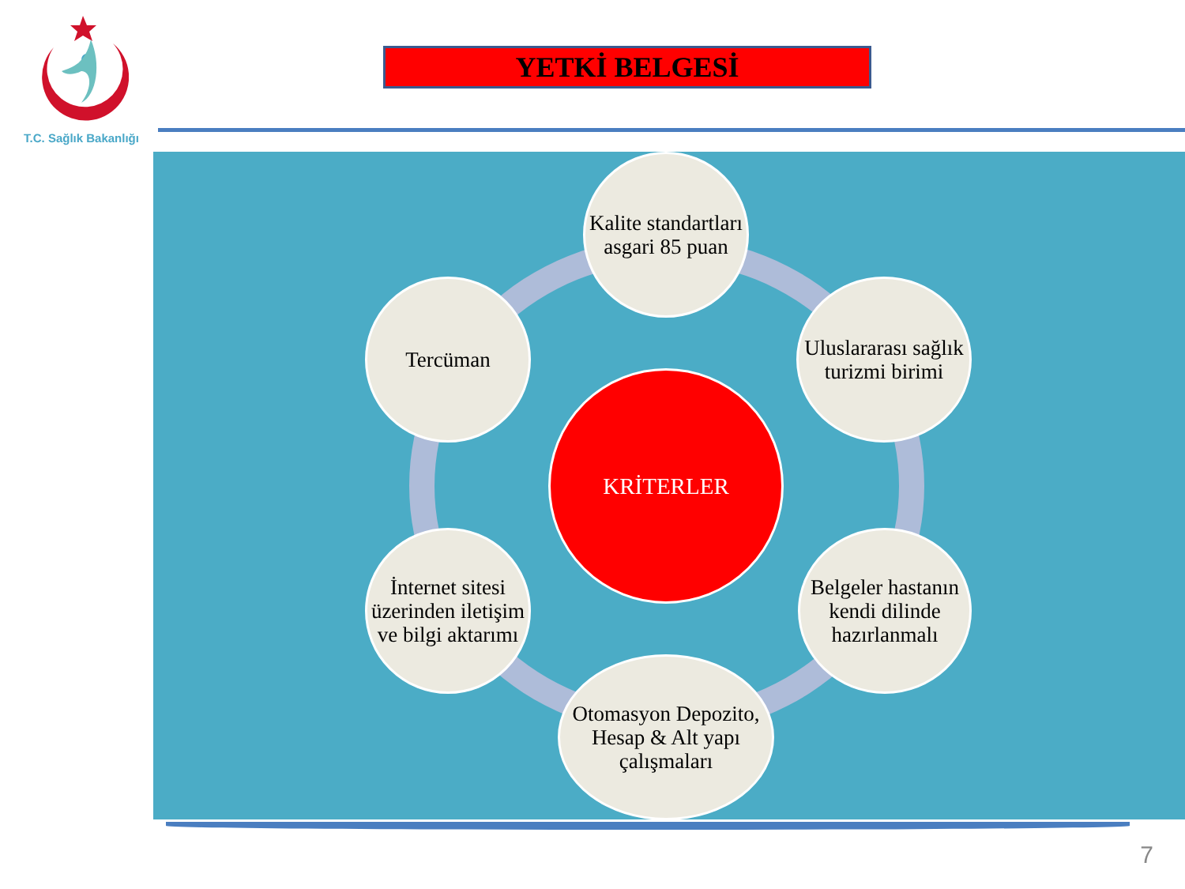T.C. Sağlık Bakanlığı
YETKİ BELGESİ
Kalite standartları asgari 85 puan
Uluslararası sağlık turizmi birimi
Tercüman
KRİTERLER
İnternet sitesi üzerinden iletişim ve bilgi aktarımı
Belgeler hastanın kendi dilinde hazırlanmalı
Otomasyon Depozito, Hesap & Alt yapı çalışmaları
7